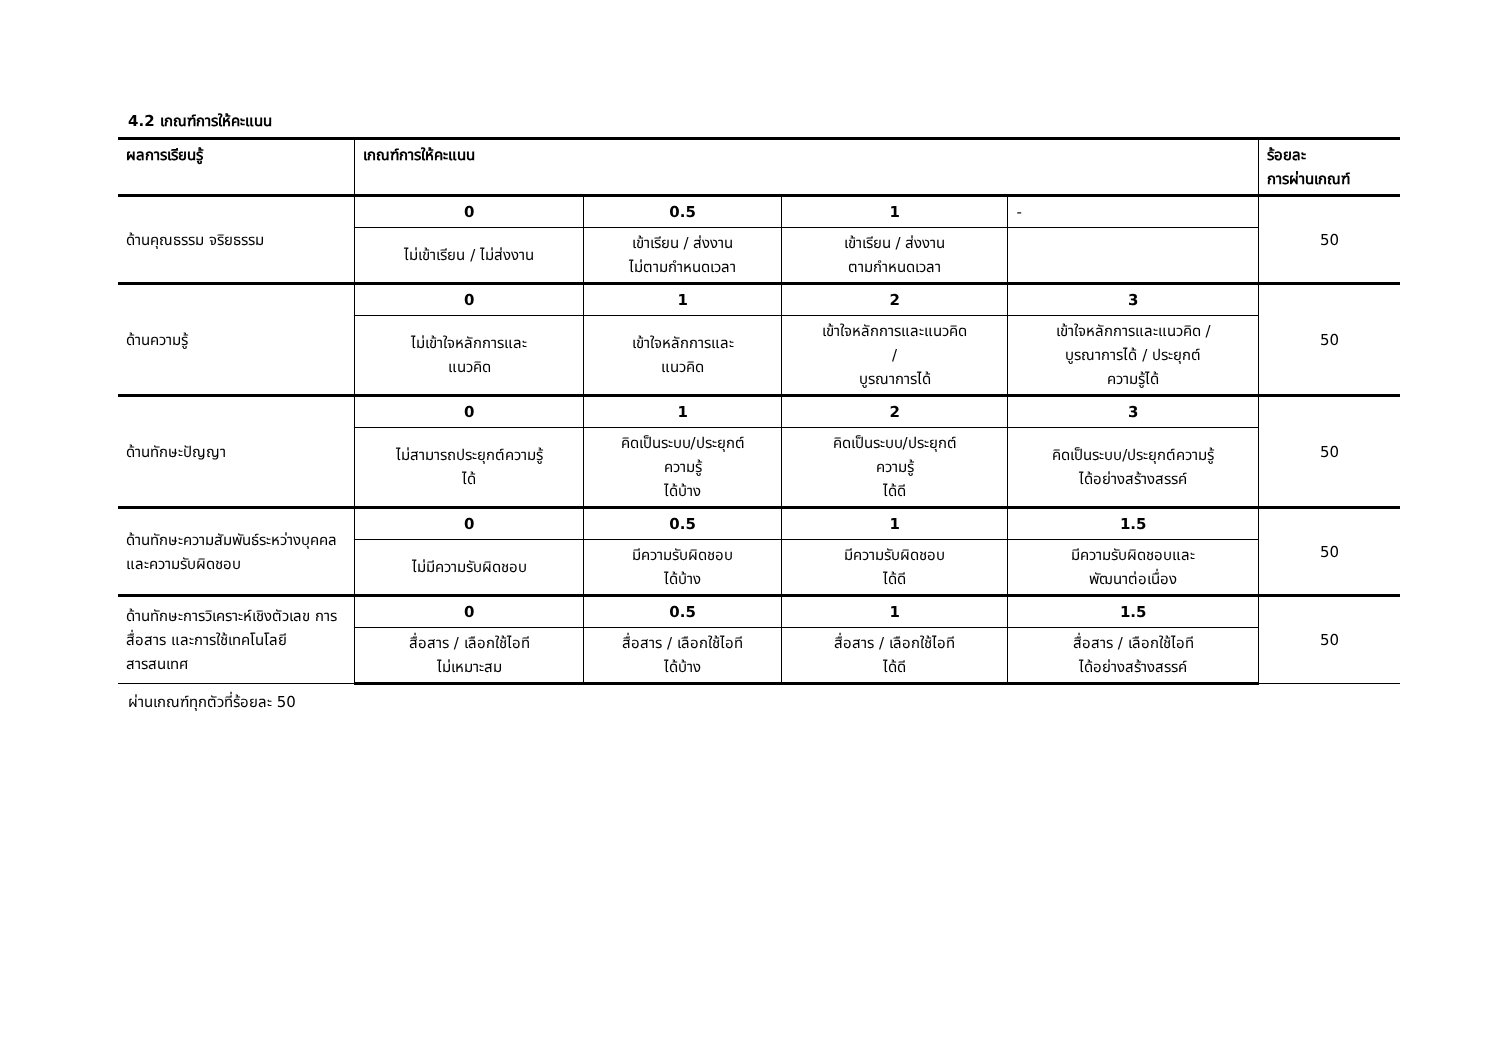4.2 เกณฑ์การให้คะแนน
| ผลการเรียนรู้ | เกณฑ์การให้คะแนน | | | | ร้อยละ การผ่านเกณฑ์ |
| --- | --- | --- | --- | --- | --- |
| ด้านคุณธรรม จริยธรรม | 0 | 0.5 | 1 | - | 50 |
| | ไม่เข้าเรียน / ไม่ส่งงาน | เข้าเรียน / ส่งงาน ไม่ตามกำหนดเวลา | เข้าเรียน / ส่งงาน ตามกำหนดเวลา | | |
| ด้านความรู้ | 0 | 1 | 2 | 3 | 50 |
| | ไม่เข้าใจหลักการและ แนวคิด | เข้าใจหลักการและ แนวคิด | เข้าใจหลักการและแนวคิด / บูรณาการได้ | เข้าใจหลักการและแนวคิด / บูรณาการได้ / ประยุกต์ ความรู้ได้ | |
| ด้านทักษะปัญญา | 0 | 1 | 2 | 3 | 50 |
| | ไม่สามารถประยุกต์ความรู้ ได้ | คิดเป็นระบบ/ประยุกต์ ความรู้ ได้บ้าง | คิดเป็นระบบ/ประยุกต์ ความรู้ ได้ดี | คิดเป็นระบบ/ประยุกต์ความรู้ ได้อย่างสร้างสรรค์ | |
| ด้านทักษะความสัมพันธ์ระหว่างบุคคลและความรับผิดชอบ | 0 | 0.5 | 1 | 1.5 | 50 |
| | ไม่มีความรับผิดชอบ | มีความรับผิดชอบ ได้บ้าง | มีความรับผิดชอบ ได้ดี | มีความรับผิดชอบและ พัฒนาต่อเนื่อง | |
| ด้านทักษะการวิเคราะห์เชิงตัวเลข การสื่อสาร และการใช้เทคโนโลยีสารสนเทศ | 0 | 0.5 | 1 | 1.5 | 50 |
| | สื่อสาร / เลือกใช้ไอที ไม่เหมาะสม | สื่อสาร / เลือกใช้ไอที ได้บ้าง | สื่อสาร / เลือกใช้ไอที ได้ดี | สื่อสาร / เลือกใช้ไอที ได้อย่างสร้างสรรค์ | |
ผ่านเกณฑ์ทุกตัวที่ร้อยละ 50